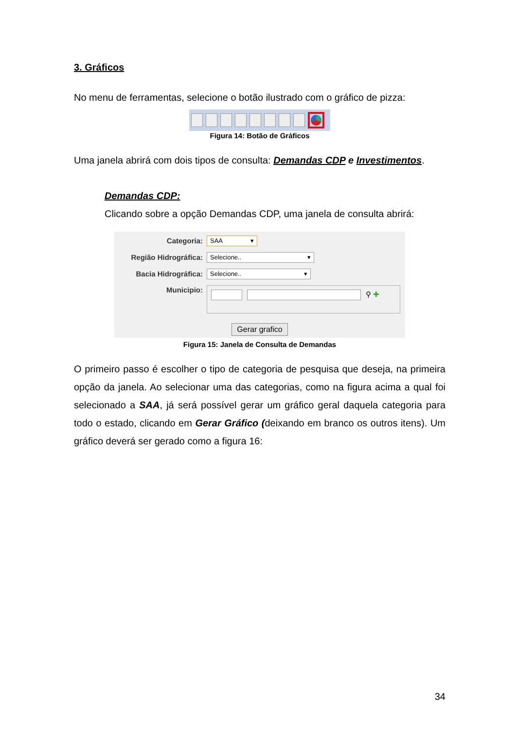3. Gráficos
No menu de ferramentas, selecione o botão ilustrado com o gráfico de pizza:
Figura 14: Botão de Gráficos
Uma janela abrirá com dois tipos de consulta: Demandas CDP e Investimentos.
Demandas CDP:
Clicando sobre a opção Demandas CDP, uma janela de consulta abrirá:
Categoria: SAA ▾
Região Hidrográfica: Selecione.. ▾
Bacia Hidrográfica: Selecione.. ▾
Municipio: ⚲ ✚
Gerar grafico
Figura 15: Janela de Consulta de Demandas
O primeiro passo é escolher o tipo de categoria de pesquisa que deseja, na primeira opção da janela. Ao selecionar uma das categorias, como na figura acima a qual foi selecionado a SAA, já será possível gerar um gráfico geral daquela categoria para todo o estado, clicando em Gerar Gráfico (deixando em branco os outros itens). Um gráfico deverá ser gerado como a figura 16:
34